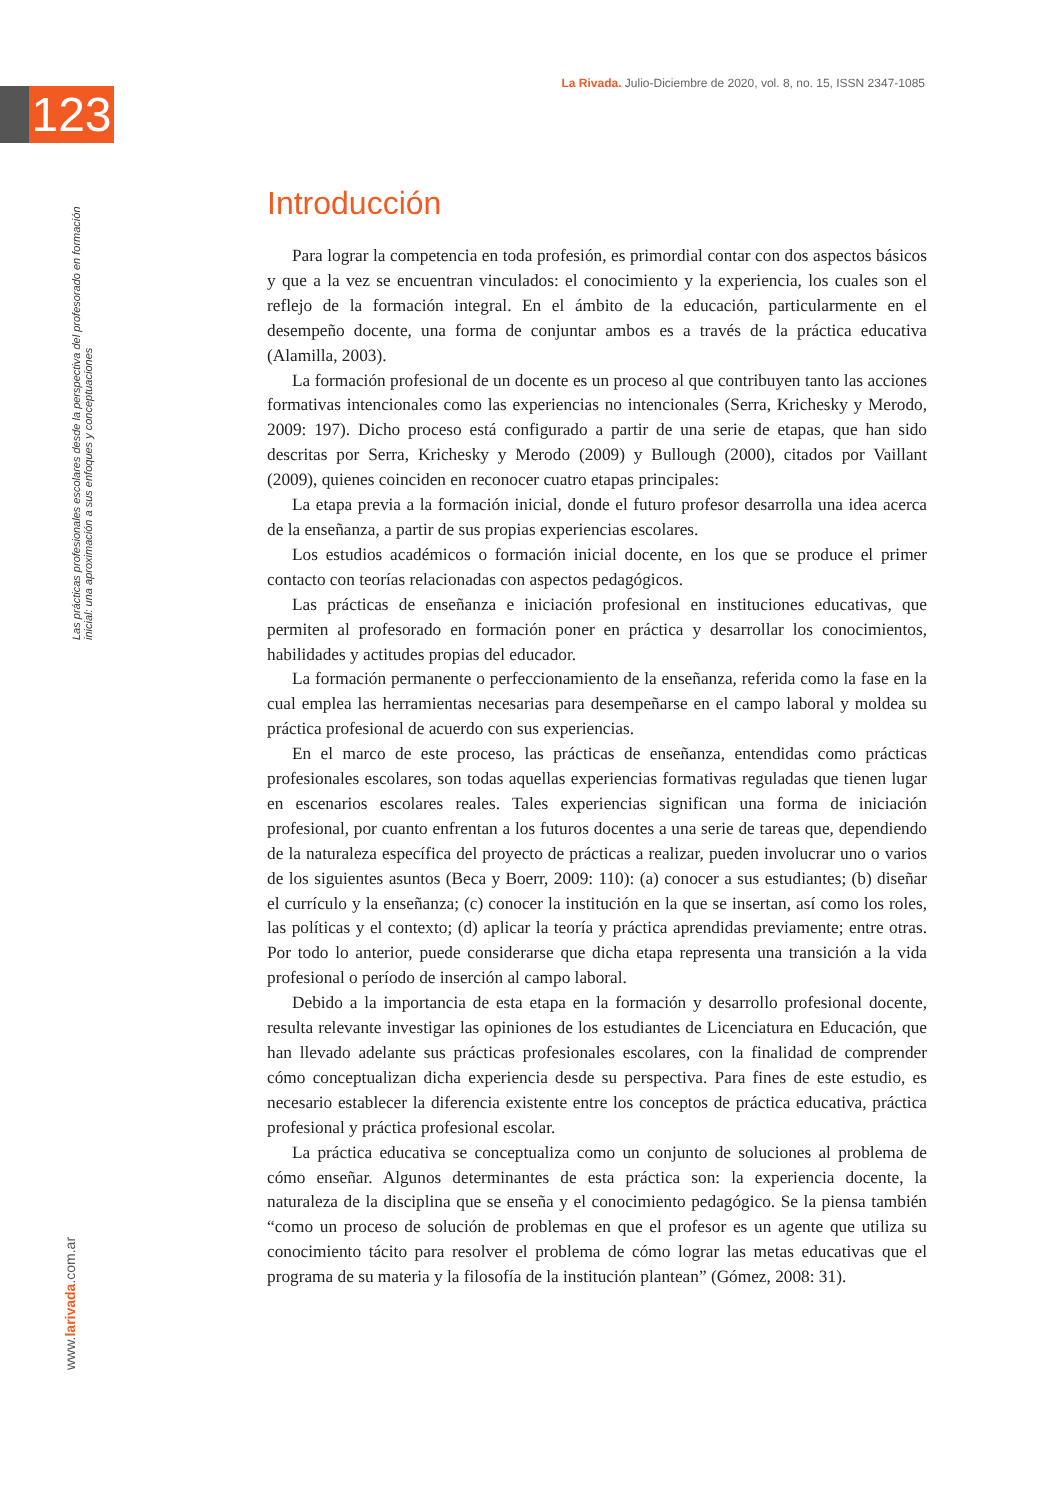123
La Rivada. Julio-Diciembre de 2020, vol. 8, no. 15, ISSN 2347-1085
Las prácticas profesionales escolares desde la perspectiva del profesorado en formación inicial: una aproximación a sus enfoques y conceptuaciones
www.larivada.com.ar
Introducción
Para lograr la competencia en toda profesión, es primordial contar con dos aspectos básicos y que a la vez se encuentran vinculados: el conocimiento y la experiencia, los cuales son el reflejo de la formación integral. En el ámbito de la educación, particularmente en el desempeño docente, una forma de conjuntar ambos es a través de la práctica educativa (Alamilla, 2003).
La formación profesional de un docente es un proceso al que contribuyen tanto las acciones formativas intencionales como las experiencias no intencionales (Serra, Krichesky y Merodo, 2009: 197). Dicho proceso está configurado a partir de una serie de etapas, que han sido descritas por Serra, Krichesky y Merodo (2009) y Bullough (2000), citados por Vaillant (2009), quienes coinciden en reconocer cuatro etapas principales:
La etapa previa a la formación inicial, donde el futuro profesor desarrolla una idea acerca de la enseñanza, a partir de sus propias experiencias escolares.
Los estudios académicos o formación inicial docente, en los que se produce el primer contacto con teorías relacionadas con aspectos pedagógicos.
Las prácticas de enseñanza e iniciación profesional en instituciones educativas, que permiten al profesorado en formación poner en práctica y desarrollar los conocimientos, habilidades y actitudes propias del educador.
La formación permanente o perfeccionamiento de la enseñanza, referida como la fase en la cual emplea las herramientas necesarias para desempeñarse en el campo laboral y moldea su práctica profesional de acuerdo con sus experiencias.
En el marco de este proceso, las prácticas de enseñanza, entendidas como prácticas profesionales escolares, son todas aquellas experiencias formativas reguladas que tienen lugar en escenarios escolares reales. Tales experiencias significan una forma de iniciación profesional, por cuanto enfrentan a los futuros docentes a una serie de tareas que, dependiendo de la naturaleza específica del proyecto de prácticas a realizar, pueden involucrar uno o varios de los siguientes asuntos (Beca y Boerr, 2009: 110): (a) conocer a sus estudiantes; (b) diseñar el currículo y la enseñanza; (c) conocer la institución en la que se insertan, así como los roles, las políticas y el contexto; (d) aplicar la teoría y práctica aprendidas previamente; entre otras. Por todo lo anterior, puede considerarse que dicha etapa representa una transición a la vida profesional o período de inserción al campo laboral.
Debido a la importancia de esta etapa en la formación y desarrollo profesional docente, resulta relevante investigar las opiniones de los estudiantes de Licenciatura en Educación, que han llevado adelante sus prácticas profesionales escolares, con la finalidad de comprender cómo conceptualizan dicha experiencia desde su perspectiva. Para fines de este estudio, es necesario establecer la diferencia existente entre los conceptos de práctica educativa, práctica profesional y práctica profesional escolar.
La práctica educativa se conceptualiza como un conjunto de soluciones al problema de cómo enseñar. Algunos determinantes de esta práctica son: la experiencia docente, la naturaleza de la disciplina que se enseña y el conocimiento pedagógico. Se la piensa también “como un proceso de solución de problemas en que el profesor es un agente que utiliza su conocimiento tácito para resolver el problema de cómo lograr las metas educativas que el programa de su materia y la filosofía de la institución plantean” (Gómez, 2008: 31).